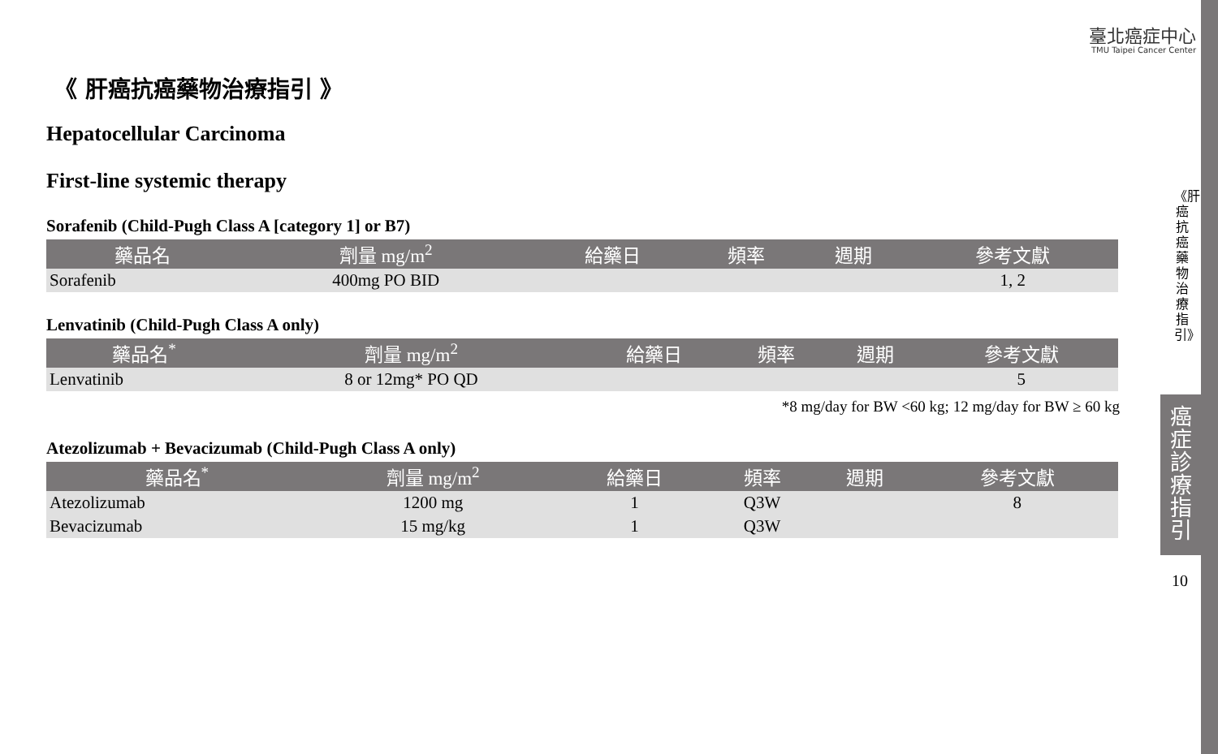臺北癌症中心
TMU Taipei Cancer Center
《 肝癌抗癌藥物治療指引 》
Hepatocellular Carcinoma
First-line systemic therapy
Sorafenib (Child-Pugh Class A [category 1] or B7)
| 藥品名 | 劑量 mg/m<sup>2</sup> | 給藥日 | 頻率 | 週期 | 參考文獻 |
| --- | --- | --- | --- | --- | --- |
| Sorafenib | 400mg PO BID | | | | 1, 2 |
Lenvatinib (Child-Pugh Class A only)
| 藥品名<sup>*</sup> | 劑量 mg/m<sup>2</sup> | 給藥日 | 頻率 | 週期 | 參考文獻 |
| --- | --- | --- | --- | --- | --- |
| Lenvatinib | 8 or 12mg* PO QD | | | | 5 |
*8 mg/day for BW <60 kg; 12 mg/day for BW ≥ 60 kg
Atezolizumab + Bevacizumab (Child-Pugh Class A only)
| 藥品名<sup>*</sup> | 劑量 mg/m<sup>2</sup> | 給藥日 | 頻率 | 週期 | 參考文獻 |
| --- | --- | --- | --- | --- | --- |
| Atezolizumab | 1200 mg | 1 | Q3W | | 8 |
| Bevacizumab | 15 mg/kg | 1 | Q3W | | |
《肝癌抗癌藥物治療指引》
癌症診療指引
10